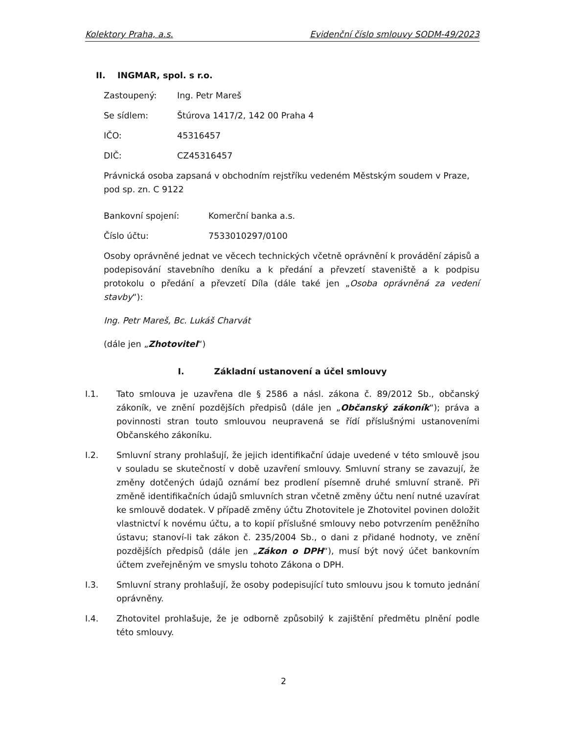Kolektory Praha, a.s. Evidenční číslo smlouvy SODM-49/2023
II. INGMAR, spol. s r.o.
Zastoupený: Ing. Petr Mareš
Se sídlem: Štúrova 1417/2, 142 00 Praha 4
IČO: 45316457
DIČ: CZ45316457
Právnická osoba zapsaná v obchodním rejstříku vedeném Městským soudem v Praze, pod sp. zn. C 9122
Bankovní spojení: Komerční banka a.s.
Číslo účtu: 7533010297/0100
Osoby oprávněné jednat ve věcech technických včetně oprávnění k provádění zápisů a podepisování stavebního deníku a k předání a převzetí staveniště a k podpisu protokolu o předání a převzetí Díla (dále také jen „Osoba oprávněná za vedení stavby“):
Ing. Petr Mareš, Bc. Lukáš Charvát
(dále jen „Zhotovitel“)
I. Základní ustanovení a účel smlouvy
I.1. Tato smlouva je uzavřena dle § 2586 a násl. zákona č. 89/2012 Sb., občanský zákoník, ve znění pozdějších předpisů (dále jen „Občanský zákoník“); práva a povinnosti stran touto smlouvou neupravená se řídí příslušnými ustanoveními Občanského zákoníku.
I.2. Smluvní strany prohlašují, že jejich identifikační údaje uvedené v této smlouvě jsou v souladu se skutečností v době uzavření smlouvy. Smluvní strany se zavazují, že změny dotčených údajů oznámí bez prodlení písemně druhé smluvní straně. Při změně identifikačních údajů smluvních stran včetně změny účtu není nutné uzavírat ke smlouvě dodatek. V případě změny účtu Zhotovitele je Zhotovitel povinen doložit vlastnictví k novému účtu, a to kopií příslušné smlouvy nebo potvrzením peněžního ústavu; stanoví-li tak zákon č. 235/2004 Sb., o dani z přidané hodnoty, ve znění pozdějších předpisů (dále jen „Zákon o DPH“), musí být nový účet bankovním účtem zveřejněným ve smyslu tohoto Zákona o DPH.
I.3. Smluvní strany prohlašují, že osoby podepisující tuto smlouvu jsou k tomuto jednání oprávněny.
I.4. Zhotovitel prohlašuje, že je odborně způsobilý k zajištění předmětu plnění podle této smlouvy.
2